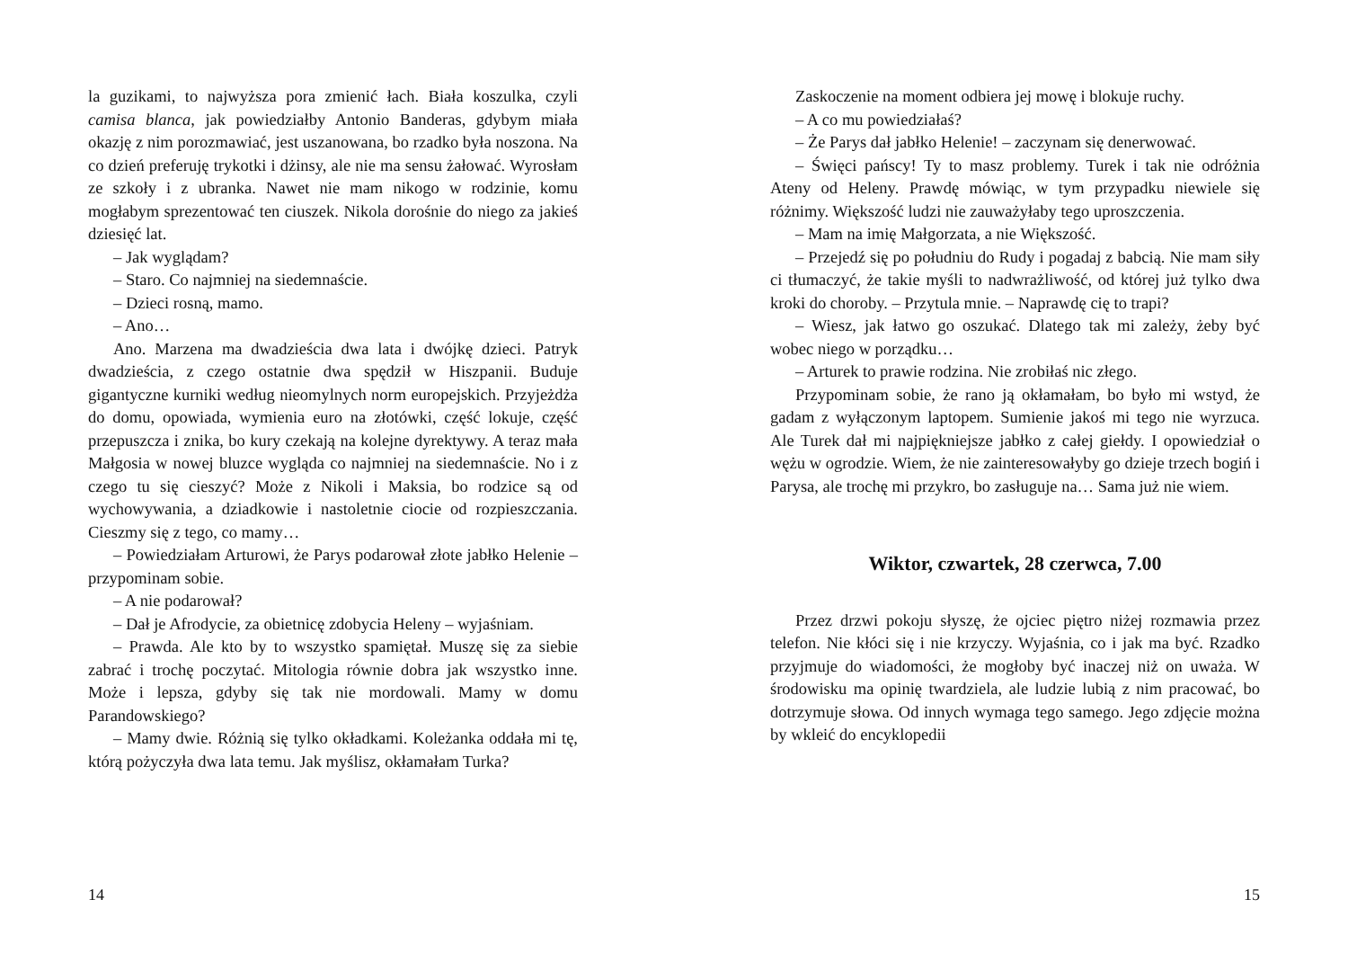la guzikami, to najwyższa pora zmienić łach. Biała koszulka, czyli camisa blanca, jak powiedziałby Antonio Banderas, gdybym miała okazję z nim porozmawiać, jest uszanowana, bo rzadko była noszona. Na co dzień preferuję trykotki i dżinsy, ale nie ma sensu żałować. Wyrosłam ze szkoły i z ubranka. Nawet nie mam nikogo w rodzinie, komu mogłabym sprezentować ten ciuszek. Nikola dorośnie do niego za jakieś dziesięć lat.
– Jak wyglądam?
– Staro. Co najmniej na siedemnaście.
– Dzieci rosną, mamo.
– Ano…
Ano. Marzena ma dwadzieścia dwa lata i dwójkę dzieci. Patryk dwadzieścia, z czego ostatnie dwa spędził w Hiszpanii. Buduje gigantyczne kurniki według nieomylnych norm europejskich. Przyjeżdża do domu, opowiada, wymienia euro na złotówki, część lokuje, część przepuszcza i znika, bo kury czekają na kolejne dyrektywy. A teraz mała Małgosia w nowej bluzce wygląda co najmniej na siedemnaście. No i z czego tu się cieszyć? Może z Nikoli i Maksia, bo rodzice są od wychowywania, a dziadkowie i nastoletnie ciocie od rozpieszczania. Cieszmy się z tego, co mamy…
– Powiedziałam Arturowi, że Parys podarował złote jabłko Helenie – przypominam sobie.
– A nie podarował?
– Dał je Afrodycie, za obietnicę zdobycia Heleny – wyjaśniam.
– Prawda. Ale kto by to wszystko spamiętał. Muszę się za siebie zabrać i trochę poczytać. Mitologia równie dobra jak wszystko inne. Może i lepsza, gdyby się tak nie mordowali. Mamy w domu Parandowskiego?
– Mamy dwie. Różnią się tylko okładkami. Koleżanka oddała mi tę, którą pożyczyła dwa lata temu. Jak myślisz, okłamałam Turka?
14
Zaskoczenie na moment odbiera jej mowę i blokuje ruchy.
– A co mu powiedziałaś?
– Że Parys dał jabłko Helenie! – zaczynam się denerwować.
– Święci pańscy! Ty to masz problemy. Turek i tak nie odróżnia Ateny od Heleny. Prawdę mówiąc, w tym przypadku niewiele się różnimy. Większość ludzi nie zauważyłaby tego uproszczenia.
– Mam na imię Małgorzata, a nie Większość.
– Przejedź się po południu do Rudy i pogadaj z babcią. Nie mam siły ci tłumaczyć, że takie myśli to nadwrażliwość, od której już tylko dwa kroki do choroby. – Przytula mnie. – Naprawdę cię to trapi?
– Wiesz, jak łatwo go oszukać. Dlatego tak mi zależy, żeby być wobec niego w porządku…
– Arturek to prawie rodzina. Nie zrobiłaś nic złego.
Przypominam sobie, że rano ją okłamałam, bo było mi wstyd, że gadam z wyłączonym laptopem. Sumienie jakoś mi tego nie wyrzuca. Ale Turek dał mi najpiękniejsze jabłko z całej giełdy. I opowiedział o wężu w ogrodzie. Wiem, że nie zainteresowałyby go dzieje trzech bogiń i Parysa, ale trochę mi przykro, bo zasługuje na… Sama już nie wiem.
Wiktor, czwartek, 28 czerwca, 7.00
Przez drzwi pokoju słyszę, że ojciec piętro niżej rozmawia przez telefon. Nie kłóci się i nie krzyczy. Wyjaśnia, co i jak ma być. Rzadko przyjmuje do wiadomości, że mogłoby być inaczej niż on uważa. W środowisku ma opinię twardziela, ale ludzie lubią z nim pracować, bo dotrzymuje słowa. Od innych wymaga tego samego. Jego zdjęcie można by wkleić do encyklopedii
15